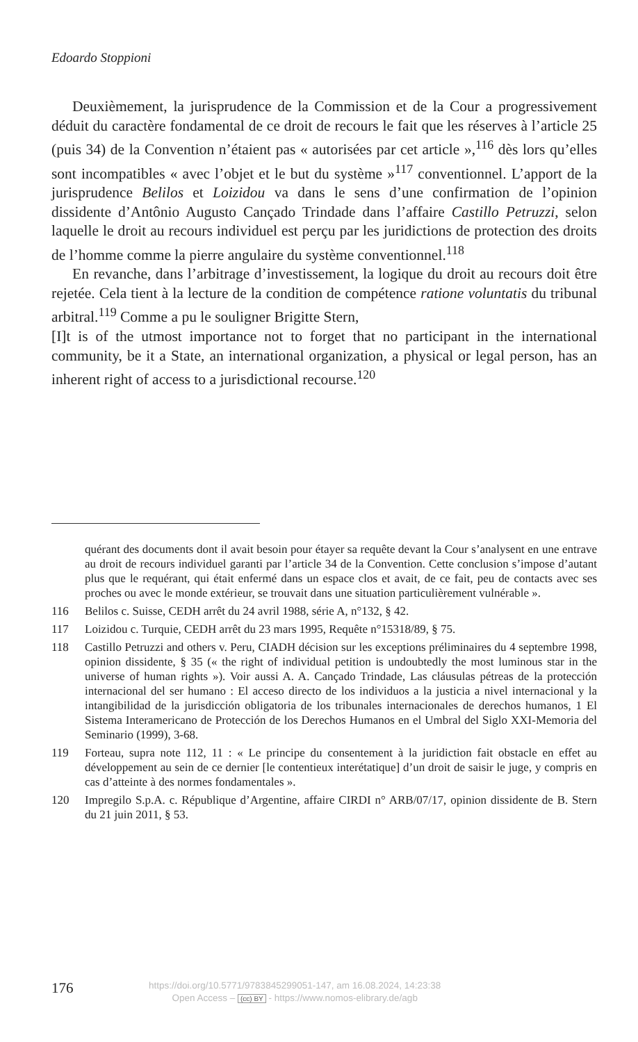Edoardo Stoppioni
Deuxièmement, la jurisprudence de la Commission et de la Cour a progressivement déduit du caractère fondamental de ce droit de recours le fait que les réserves à l’article 25 (puis 34) de la Convention n’étaient pas « autorisées par cet article »,<sup>116</sup> dès lors qu’elles sont incompatibles « avec l’objet et le but du système »<sup>117</sup> conventionnel. L’apport de la jurisprudence Belilos et Loizidou va dans le sens d’une confirmation de l’opinion dissidente d’Antônio Augusto Cançado Trindade dans l’affaire Castillo Petruzzi, selon laquelle le droit au recours individuel est perçu par les juridictions de protection des droits de l’homme comme la pierre angulaire du système conventionnel.<sup>118</sup>
En revanche, dans l’arbitrage d’investissement, la logique du droit au recours doit être rejetée. Cela tient à la lecture de la condition de compétence ratione voluntatis du tribunal arbitral.<sup>119</sup> Comme a pu le souligner Brigitte Stern,
[I]t is of the utmost importance not to forget that no participant in the international community, be it a State, an international organization, a physical or legal person, has an inherent right of access to a jurisdictional recourse.<sup>120</sup>
quérant des documents dont il avait besoin pour étayer sa requête devant la Cour s’analysent en une entrave au droit de recours individuel garanti par l’article 34 de la Convention. Cette conclusion s’impose d’autant plus que le requérant, qui était enfermé dans un espace clos et avait, de ce fait, peu de contacts avec ses proches ou avec le monde extérieur, se trouvait dans une situation particulièrement vulnérable ».
116 Belilos c. Suisse, CEDH arrêt du 24 avril 1988, série A, n°132, § 42.
117 Loizidou c. Turquie, CEDH arrêt du 23 mars 1995, Requête n°15318/89, § 75.
118 Castillo Petruzzi and others v. Peru, CIADH décision sur les exceptions préliminaires du 4 septembre 1998, opinion dissidente, § 35 (« the right of individual petition is undoubtedly the most luminous star in the universe of human rights »). Voir aussi A. A. Cançado Trindade, Las cláusulas pétreas de la protección internacional del ser humano : El acceso directo de los individuos a la justicia a nivel internacional y la intangibilidad de la jurisdicción obligatoria de los tribunales internacionales de derechos humanos, 1 El Sistema Interamericano de Protección de los Derechos Humanos en el Umbral del Siglo XXI-Memoria del Seminario (1999), 3-68.
119 Forteau, supra note 112, 11 : « Le principe du consentement à la juridiction fait obstacle en effet au développement au sein de ce dernier [le contentieux interétatique] d’un droit de saisir le juge, y compris en cas d’atteinte à des normes fondamentales ».
120 Impregilo S.p.A. c. République d’Argentine, affaire CIRDI n° ARB/07/17, opinion dissidente de B. Stern du 21 juin 2011, § 53.
176
https://doi.org/10.5771/9783845299051-147, am 16.08.2024, 14:23:38
Open Access – (cc) BY - https://www.nomos-elibrary.de/agb